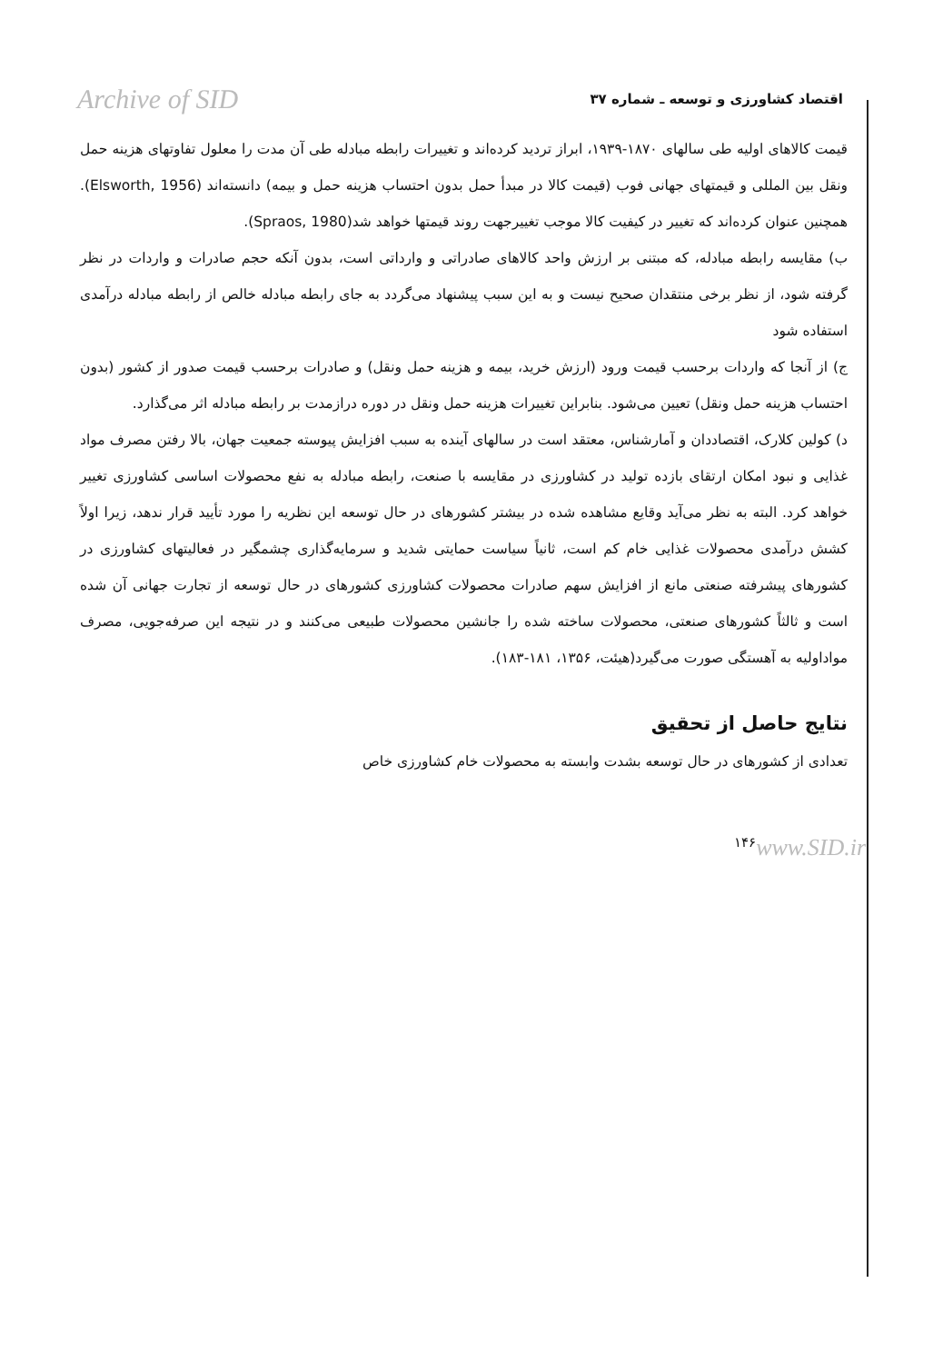Archive of SID
اقتصاد کشاورزی و توسعه ـ شماره ۳۷
قیمت کالاهای اولیه طی سالهای ۱۸۷۰-۱۹۳۹، ابراز تردید کرده‌اند و تغییرات رابطه مبادله طی آن مدت را معلول تفاوتهای هزینه حمل ونقل بین المللی و قیمتهای جهانی فوب (قیمت کالا در مبدأ حمل بدون احتساب هزینه حمل و بیمه) دانسته‌اند (Elsworth, 1956). همچنین عنوان کرده‌اند که تغییر در کیفیت کالا موجب تغییرجهت روند قیمتها خواهد شد(Spraos, 1980).
ب) مقایسه رابطه مبادله، که مبتنی بر ارزش واحد کالاهای صادراتی و وارداتی است، بدون آنکه حجم صادرات و واردات در نظر گرفته شود، از نظر برخی منتقدان صحیح نیست و به این سبب پیشنهاد می‌گردد به جای رابطه مبادله خالص از رابطه مبادله درآمدی استفاده شود
ج) از آنجا که واردات برحسب قیمت ورود (ارزش خرید، بیمه و هزینه حمل ونقل) و صادرات برحسب قیمت صدور از کشور (بدون احتساب هزینه حمل ونقل) تعیین می‌شود. بنابراین تغییرات هزینه حمل ونقل در دوره درازمدت بر رابطه مبادله اثر می‌گذارد.
د) کولین کلارک، اقتصاددان و آمارشناس، معتقد است در سالهای آینده به سبب افزایش پیوسته جمعیت جهان، بالا رفتن مصرف مواد غذایی و نبود امکان ارتقای بازده تولید در کشاورزی در مقایسه با صنعت، رابطه مبادله به نفع محصولات اساسی کشاورزی تغییر خواهد کرد. البته به نظر می‌آید وقایع مشاهده شده در بیشتر کشورهای در حال توسعه این نظریه را مورد تأیید قرار ندهد، زیرا اولاً کشش درآمدی محصولات غذایی خام کم است، ثانیاً سیاست حمایتی شدید و سرمایه‌گذاری چشمگیر در فعالیتهای کشاورزی در کشورهای پیشرفته صنعتی مانع از افزایش سهم صادرات محصولات کشاورزی کشورهای در حال توسعه از تجارت جهانی آن شده است و ثالثاً کشورهای صنعتی، محصولات ساخته شده را جانشین محصولات طبیعی می‌کنند و در نتیجه این صرفه‌جویی، مصرف مواداولیه به آهستگی صورت می‌گیرد(هیئت، ۱۳۵۶، ۱۸۱-۱۸۳).
نتایج حاصل از تحقیق
تعدادی از کشورهای در حال توسعه بشدت وابسته به محصولات خام کشاورزی خاص
۱۴۶ www.SID.ir